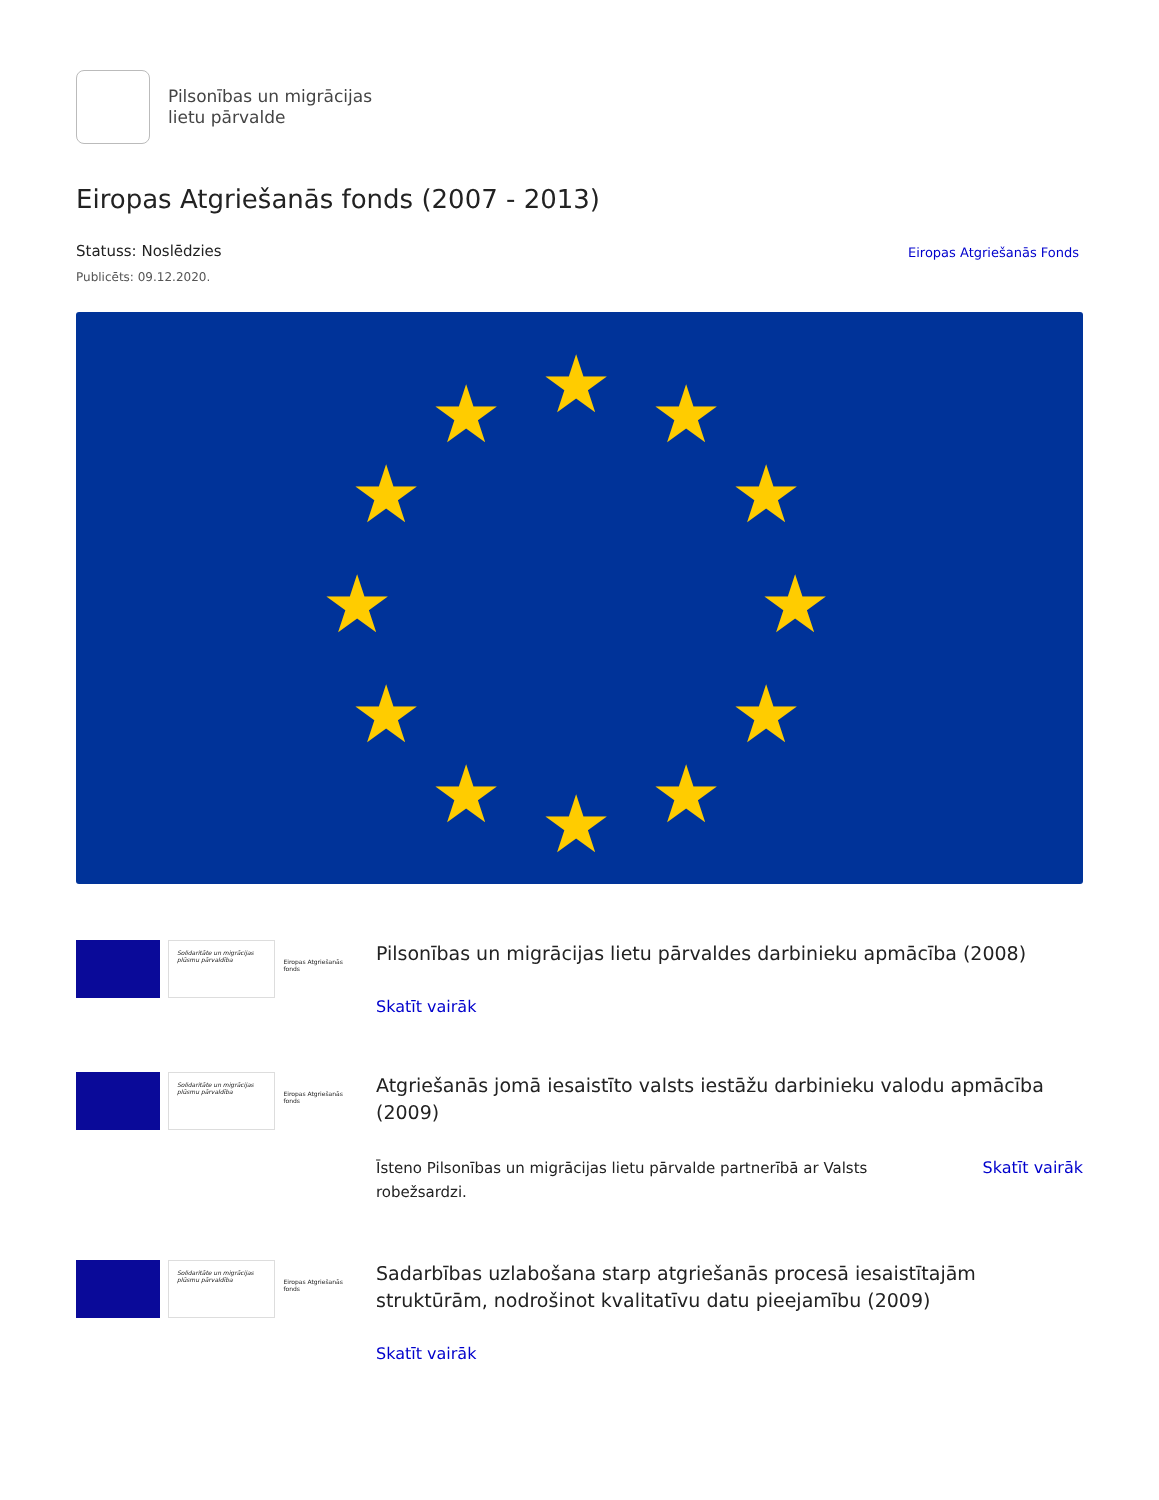Pilsonības un migrācijas
lietu pārvalde
Eiropas Atgriešanās fonds (2007 - 2013)
Statuss: Noslēdzies
Publicēts: 09.12.2020.
Eiropas Atgriešanās Fonds
★
★
★
★
★
★
★
★
★
★
★
★
Solidaritāte un migrācijas plūsmu pārvaldība
Eiropas Atgriešanās fonds
Pilsonības un migrācijas lietu pārvaldes darbinieku apmācība (2008)
Skatīt vairāk
Solidaritāte un migrācijas plūsmu pārvaldība
Eiropas Atgriešanās fonds
Atgriešanās jomā iesaistīto valsts iestāžu darbinieku valodu apmācība (2009)
Īsteno Pilsonības un migrācijas lietu pārvalde partnerībā ar Valsts robežsardzi. Skatīt vairāk
Solidaritāte un migrācijas plūsmu pārvaldība
Eiropas Atgriešanās fonds
Sadarbības uzlabošana starp atgriešanās procesā iesaistītajām struktūrām, nodrošinot kvalitatīvu datu pieejamību (2009)
Skatīt vairāk